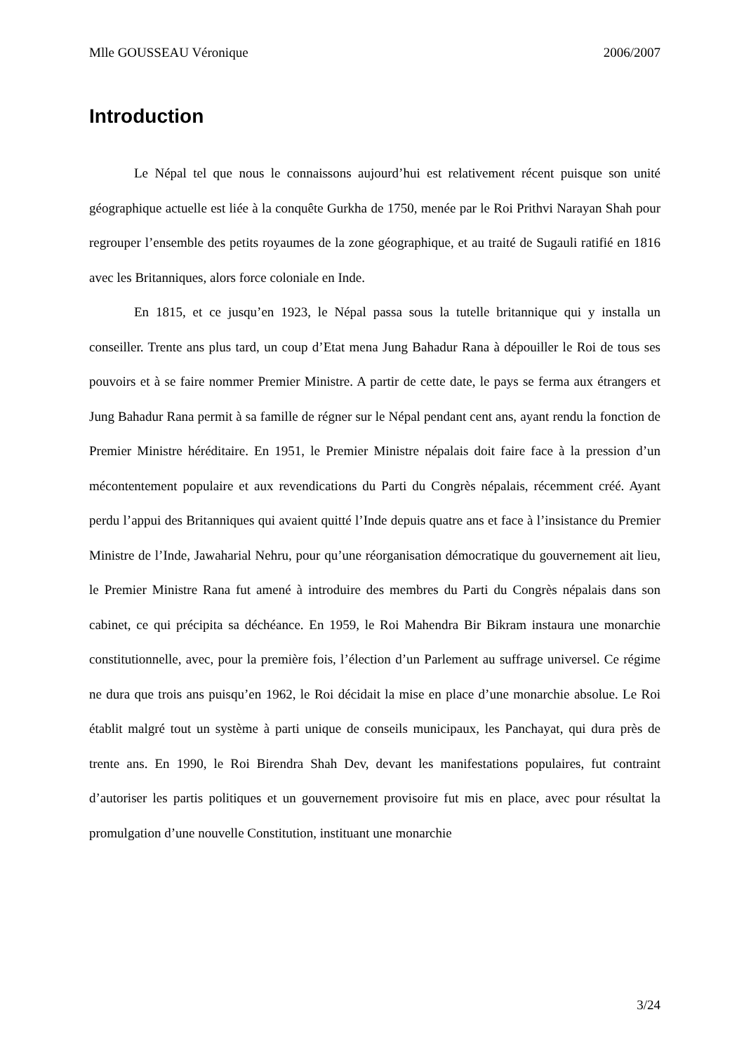Mlle GOUSSEAU Véronique 2006/2007
Introduction
Le Népal tel que nous le connaissons aujourd’hui est relativement récent puisque son unité géographique actuelle est liée à la conquête Gurkha de 1750, menée par le Roi Prithvi Narayan Shah pour regrouper l’ensemble des petits royaumes de la zone géographique, et au traité de Sugauli ratifié en 1816 avec les Britanniques, alors force coloniale en Inde.
En 1815, et ce jusqu’en 1923, le Népal passa sous la tutelle britannique qui y installa un conseiller. Trente ans plus tard, un coup d’Etat mena Jung Bahadur Rana à dépouiller le Roi de tous ses pouvoirs et à se faire nommer Premier Ministre. A partir de cette date, le pays se ferma aux étrangers et Jung Bahadur Rana permit à sa famille de régner sur le Népal pendant cent ans, ayant rendu la fonction de Premier Ministre héréditaire. En 1951, le Premier Ministre népalais doit faire face à la pression d’un mécontentement populaire et aux revendications du Parti du Congrès népalais, récemment créé. Ayant perdu l’appui des Britanniques qui avaient quitté l’Inde depuis quatre ans et face à l’insistance du Premier Ministre de l’Inde, Jawaharial Nehru, pour qu’une réorganisation démocratique du gouvernement ait lieu, le Premier Ministre Rana fut amené à introduire des membres du Parti du Congrès népalais dans son cabinet, ce qui précipita sa déchéance. En 1959, le Roi Mahendra Bir Bikram instaura une monarchie constitutionnelle, avec, pour la première fois, l’élection d’un Parlement au suffrage universel. Ce régime ne dura que trois ans puisqu’en 1962, le Roi décidait la mise en place d’une monarchie absolue. Le Roi établit malgré tout un système à parti unique de conseils municipaux, les Panchayat, qui dura près de trente ans. En 1990, le Roi Birendra Shah Dev, devant les manifestations populaires, fut contraint d’autoriser les partis politiques et un gouvernement provisoire fut mis en place, avec pour résultat la promulgation d’une nouvelle Constitution, instituant une monarchie
3/24